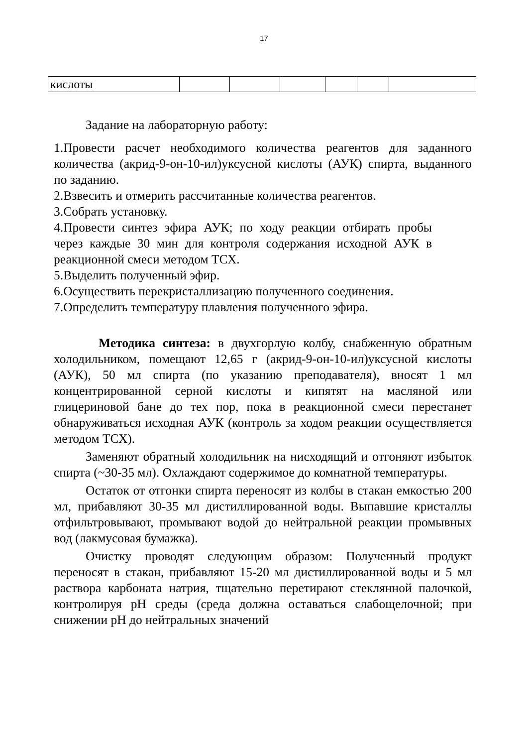17
| кислоты | | | | | | |
Задание на лабораторную работу:
1.Провести расчет необходимого количества реагентов для заданного количества (акрид-9-он-10-ил)уксусной кислоты (АУК) спирта, выданного по заданию.
2.Взвесить и отмерить рассчитанные количества реагентов.
3.Собрать установку.
4.Провести синтез эфира АУК; по ходу реакции отбирать пробы через каждые 30 мин для контроля содержания исходной АУК в реакционной смеси методом ТСХ.
5.Выделить полученный эфир.
6.Осуществить перекристаллизацию полученного соединения.
7.Определить температуру плавления полученного эфира.
Методика синтеза: в двухгорлую колбу, снабженную обратным холодильником, помещают 12,65 г (акрид-9-он-10-ил)уксусной кислоты (АУК), 50 мл спирта (по указанию преподавателя), вносят 1 мл концентрированной серной кислоты и кипятят на масляной или глицериновой бане до тех пор, пока в реакционной смеси перестанет обнаруживаться исходная АУК (контроль за ходом реакции осуществляется методом ТСХ).
Заменяют обратный холодильник на нисходящий и отгоняют избыток спирта (~30-35 мл). Охлаждают содержимое до комнатной температуры.
Остаток от отгонки спирта переносят из колбы в стакан емкостью 200 мл, прибавляют 30-35 мл дистиллированной воды. Выпавшие кристаллы отфильтровывают, промывают водой до нейтральной реакции промывных вод (лакмусовая бумажка).
Очистку проводят следующим образом: Полученный продукт переносят в стакан, прибавляют 15-20 мл дистиллированной воды и 5 мл раствора карбоната натрия, тщательно перетирают стеклянной палочкой, контролируя pH среды (среда должна оставаться слабощелочной; при снижении pH до нейтральных значений